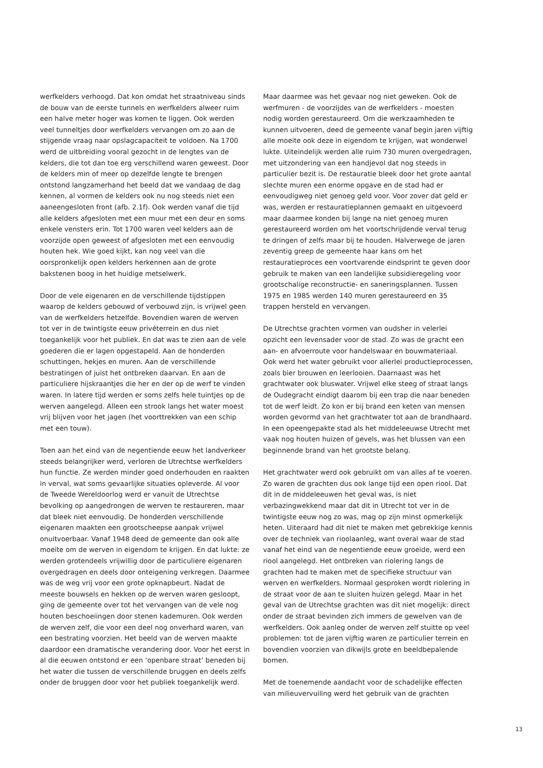werfkelders verhoogd. Dat kon omdat het straatniveau sinds de bouw van de eerste tunnels en werfkelders alweer ruim een halve meter hoger was komen te liggen. Ook werden veel tunneltjes door werfkelders vervangen om zo aan de stijgende vraag naar opslagcapaciteit te voldoen. Na 1700 werd de uitbreiding vooral gezocht in de lengtes van de kelders, die tot dan toe erg verschillend waren geweest. Door de kelders min of meer op dezelfde lengte te brengen ontstond langzamerhand het beeld dat we vandaag de dag kennen, al vormen de kelders ook nu nog steeds niet een aaneengesloten front (afb. 2.1f). Ook werden vanaf die tijd alle kelders afgesloten met een muur met een deur en soms enkele vensters erin. Tot 1700 waren veel kelders aan de voorzijde open geweest of afgesloten met een eenvoudig houten hek. Wie goed kijkt, kan nog veel van die oorspronkelijk open kelders herkennen aan de grote bakstenen boog in het huidige metselwerk.
Door de vele eigenaren en de verschillende tijdstippen waarop de kelders gebouwd of verbouwd zijn, is vrijwel geen van de werfkelders hetzelfde. Bovendien waren de werven tot ver in de twintigste eeuw privéterrein en dus niet toegankelijk voor het publiek. En dat was te zien aan de vele goederen die er lagen opgestapeld. Aan de honderden schuttingen, hekjes en muren. Aan de verschillende bestratingen of juist het ontbreken daarvan. En aan de particuliere hijskraantjes die her en der op de werf te vinden waren. In latere tijd werden er soms zelfs hele tuintjes op de werven aangelegd. Alleen een strook langs het water moest vrij blijven voor het jagen (het voorttrekken van een schip met een touw).
Toen aan het eind van de negentiende eeuw het landverkeer steeds belangrijker werd, verloren de Utrechtse werfkelders hun functie. Ze werden minder goed onderhouden en raakten in verval, wat soms gevaarlijke situaties opleverde. Al voor de Tweede Wereldoorlog werd er vanuit de Utrechtse bevolking op aangedrongen de werven te restaureren, maar dat bleek niet eenvoudig. De honderden verschillende eigenaren maakten een grootscheepse aanpak vrijwel onuitvoerbaar. Vanaf 1948 deed de gemeente dan ook alle moeite om de werven in eigendom te krijgen. En dat lukte: ze werden grotendeels vrijwillig door de particuliere eigenaren overgedragen en deels door onteigening verkregen. Daarmee was de weg vrij voor een grote opknapbeurt. Nadat de meeste bouwsels en hekken op de werven waren gesloopt, ging de gemeente over tot het vervangen van de vele nog houten beschoeiingen door stenen kademuren. Ook werden de werven zelf, die voor een deel nog onverhard waren, van een bestrating voorzien. Het beeld van de werven maakte daardoor een dramatische verandering door. Voor het eerst in al die eeuwen ontstond er een ‘openbare straat’ beneden bij het water die tussen de verschillende bruggen en deels zelfs onder de bruggen door voor het publiek toegankelijk werd.
Maar daarmee was het gevaar nog niet geweken. Ook de werfmuren - de voorzijdes van de werfkelders - moesten nodig worden gerestaureerd. Om die werkzaamheden te kunnen uitvoeren, deed de gemeente vanaf begin jaren vijftig alle moeite ook deze in eigendom te krijgen, wat wonderwel lukte. Uiteindelijk werden alle ruim 730 muren overgedragen, met uitzondering van een handjevol dat nog steeds in particulier bezit is. De restauratie bleek door het grote aantal slechte muren een enorme opgave en de stad had er eenvoudigweg niet genoeg geld voor. Voor zover dat geld er was, werden er restauratieplannen gemaakt en uitgevoerd maar daarmee konden bij lange na niet genoeg muren gerestaureerd worden om het voortschrijdende verval terug te dringen of zelfs maar bij te houden. Halverwege de jaren zeventig greep de gemeente haar kans om het restauratieproces een voortvarende eindsprint te geven door gebruik te maken van een landelijke subsidieregeling voor grootschalige reconstructie- en saneringsplannen. Tussen 1975 en 1985 werden 140 muren gerestaureerd en 35 trappen hersteld en vervangen.
De Utrechtse grachten vormen van oudsher in velerlei opzicht een levensader voor de stad. Zo was de gracht een aan- en afvoerroute voor handelswaar en bouwmateriaal. Ook werd het water gebruikt voor allerlei productieprocessen, zoals bier brouwen en leerlooien. Daarnaast was het grachtwater ook bluswater. Vrijwel elke steeg of straat langs de Oudegracht eindigt daarom bij een trap die naar beneden tot de werf leidt. Zo kon er bij brand een keten van mensen worden gevormd van het grachtwater tot aan de brandhaard. In een opeengepakte stad als het middeleeuwse Utrecht met vaak nog houten huizen of gevels, was het blussen van een beginnende brand van het grootste belang.
Het grachtwater werd ook gebruikt om van alles af te voeren. Zo waren de grachten dus ook lange tijd een open riool. Dat dit in de middeleeuwen het geval was, is niet verbazingwekkend maar dat dit in Utrecht tot ver in de twintigste eeuw nog zo was, mag op zijn minst opmerkelijk heten. Uiteraard had dit niet te maken met gebrekkige kennis over de techniek van rioolaanleg, want overal waar de stad vanaf het eind van de negentiende eeuw groeide, werd een riool aangelegd. Het ontbreken van riolering langs de grachten had te maken met de specifieke structuur van werven en werfkelders. Normaal gesproken wordt riolering in de straat voor de aan te sluiten huizen gelegd. Maar in het geval van de Utrechtse grachten was dit niet mogelijk: direct onder de straat bevinden zich immers de gewelven van de werfkelders. Ook aanleg onder de werven zelf stuitte op veel problemen: tot de jaren vijftig waren ze particulier terrein en bovendien voorzien van dikwijls grote en beeldbepalende bomen.
Met de toenemende aandacht voor de schadelijke effecten van milieuvervuiling werd het gebruik van de grachten
13